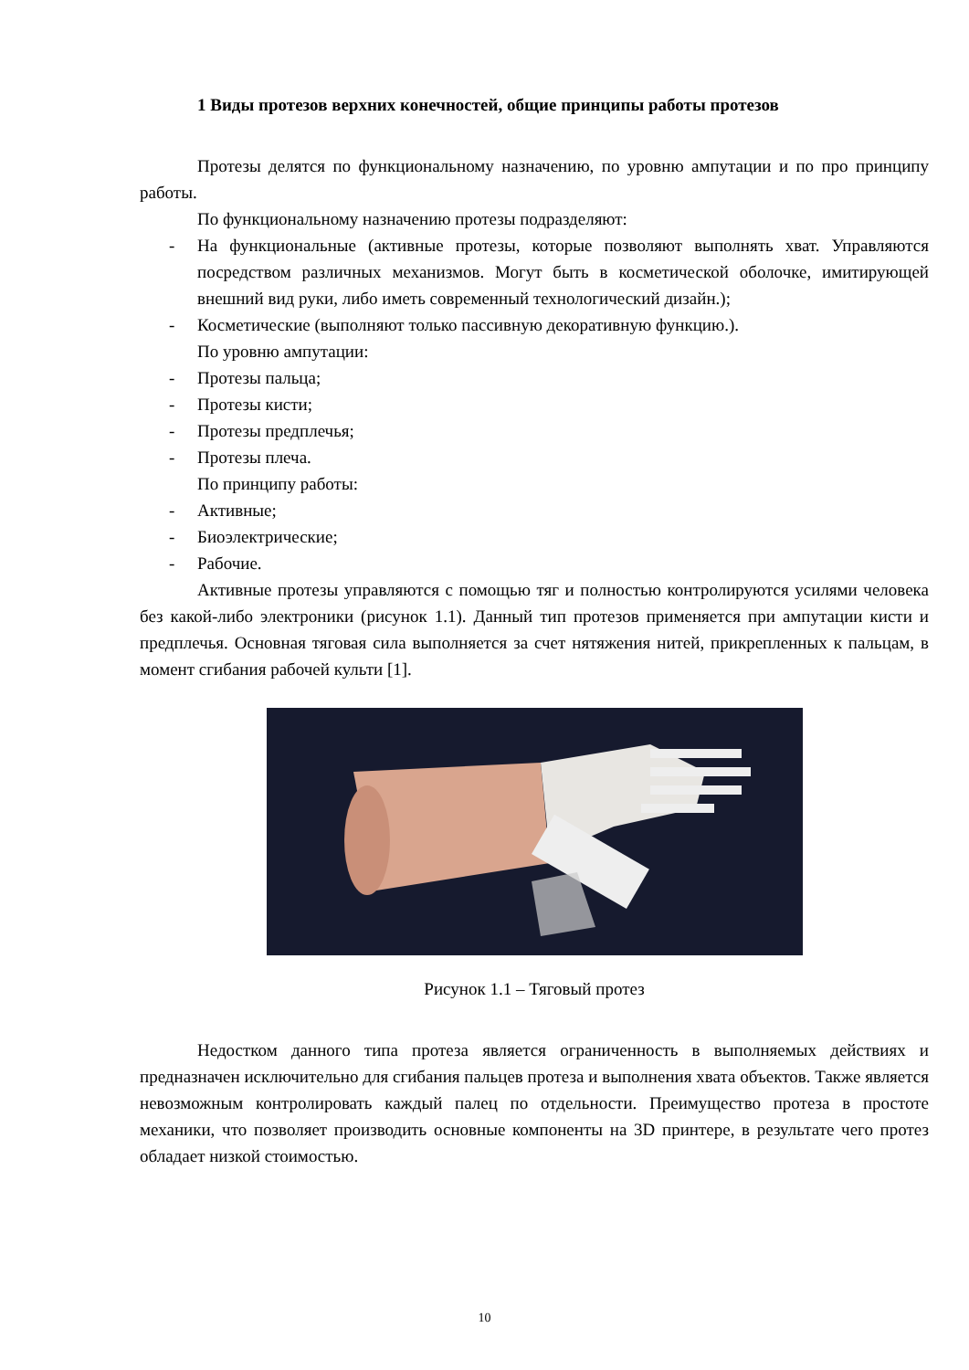1 Виды протезов верхних конечностей, общие принципы работы протезов
Протезы делятся по функциональному назначению, по уровню ампутации и по про принципу работы.
По функциональному назначению протезы подразделяют:
- На функциональные (активные протезы, которые позволяют выполнять хват. Управляются посредством различных механизмов. Могут быть в косметической оболочке, имитирующей внешний вид руки, либо иметь современный технологический дизайн.);
- Косметические (выполняют только пассивную декоративную функцию.).
По уровню ампутации:
- Протезы пальца;
- Протезы кисти;
- Протезы предплечья;
- Протезы плеча.
По принципу работы:
- Активные;
- Биоэлектрические;
- Рабочие.
Активные протезы управляются с помощью тяг и полностью контролируются усилями человека без какой-либо электроники (рисунок 1.1). Данный тип протезов применяется при ампутации кисти и предплечья. Основная тяговая сила выполняется за счет нятяжения нитей, прикрепленных к пальцам, в момент сгибания рабочей культи [1].
Рисунок 1.1 – Тяговый протез
Недостком данного типа протеза является ограниченность в выполняемых действиях и предназначен исключительно для сгибания пальцев протеза и выполнения хвата объектов. Также является невозможным контролировать каждый палец по отдельности. Преимущество протеза в простоте механики, что позволяет производить основные компоненты на 3D принтере, в результате чего протез обладает низкой стоимостью.
10